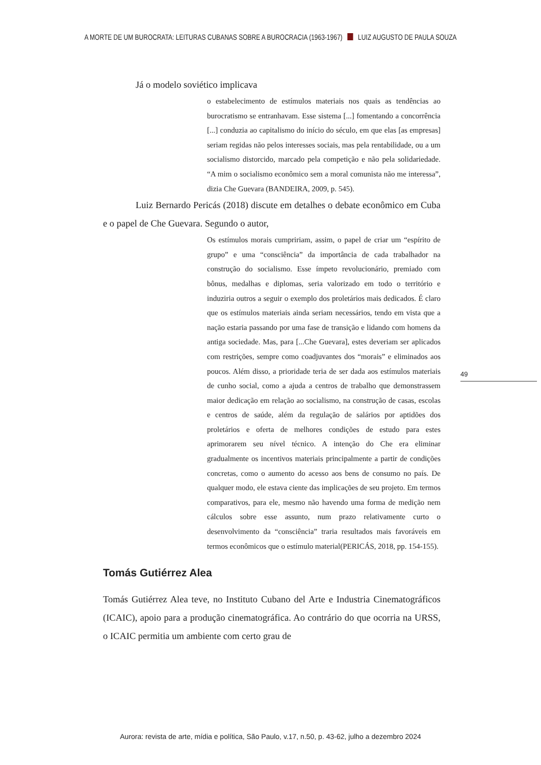A MORTE DE UM BUROCRATA: LEITURAS CUBANAS SOBRE A BUROCRACIA (1963-1967) LUIZ AUGUSTO DE PAULA SOUZA
Já o modelo soviético implicava
o estabelecimento de estímulos materiais nos quais as tendências ao burocratismo se entranhavam. Esse sistema [...] fomentando a concorrência [...] conduzia ao capitalismo do início do século, em que elas [as empresas] seriam regidas não pelos interesses sociais, mas pela rentabilidade, ou a um socialismo distorcido, marcado pela competição e não pela solidariedade. “A mim o socialismo econômico sem a moral comunista não me interessa”, dizia Che Guevara (BANDEIRA, 2009, p. 545).
Luiz Bernardo Pericás (2018) discute em detalhes o debate econômico em Cuba e o papel de Che Guevara. Segundo o autor,
Os estímulos morais cumpririam, assim, o papel de criar um “espírito de grupo” e uma “consciência” da importância de cada trabalhador na construção do socialismo. Esse ímpeto revolucionário, premiado com bônus, medalhas e diplomas, seria valorizado em todo o território e induziria outros a seguir o exemplo dos proletários mais dedicados. É claro que os estímulos materiais ainda seriam necessários, tendo em vista que a nação estaria passando por uma fase de transição e lidando com homens da antiga sociedade. Mas, para [...Che Guevara], estes deveriam ser aplicados com restrições, sempre como coadjuvantes dos “morais” e eliminados aos poucos. Além disso, a prioridade teria de ser dada aos estímulos materiais de cunho social, como a ajuda a centros de trabalho que demonstrassem maior dedicação em relação ao socialismo, na construção de casas, escolas e centros de saúde, além da regulação de salários por aptidões dos proletários e oferta de melhores condições de estudo para estes aprimorarem seu nível técnico. A intenção do Che era eliminar gradualmente os incentivos materiais principalmente a partir de condições concretas, como o aumento do acesso aos bens de consumo no país. De qualquer modo, ele estava ciente das implicações de seu projeto. Em termos comparativos, para ele, mesmo não havendo uma forma de medição nem cálculos sobre esse assunto, num prazo relativamente curto o desenvolvimento da “consciência” traria resultados mais favoráveis em termos econômicos que o estímulo material(PERICÁS, 2018, pp. 154-155).
Tomás Gutiérrez Alea
Tomás Gutiérrez Alea teve, no Instituto Cubano del Arte e Industria Cinematográficos (ICAIC), apoio para a produção cinematográfica. Ao contrário do que ocorria na URSS, o ICAIC permitia um ambiente com certo grau de
49
Aurora: revista de arte, mídia e política, São Paulo, v.17, n.50, p. 43-62, julho a dezembro 2024